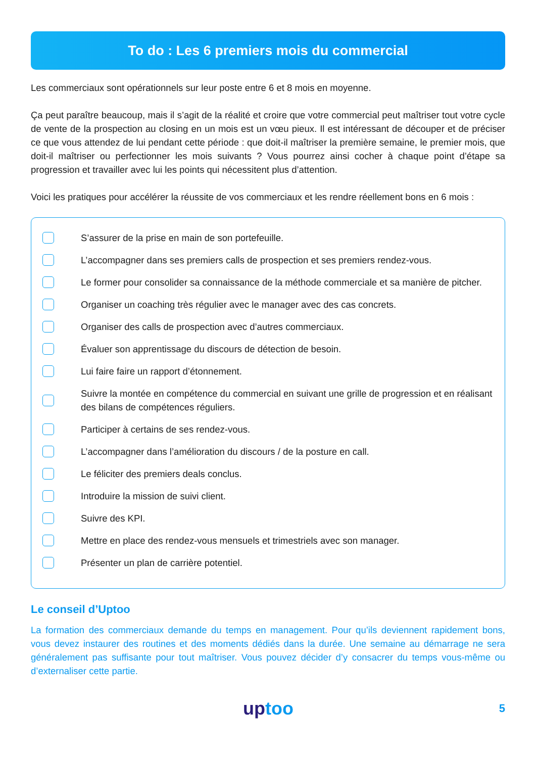To do : Les 6 premiers mois du commercial
Les commerciaux sont opérationnels sur leur poste entre 6 et 8 mois en moyenne.
Ça peut paraître beaucoup, mais il s’agit de la réalité et croire que votre commercial peut maîtriser tout votre cycle de vente de la prospection au closing en un mois est un vœu pieux. Il est intéressant de découper et de préciser ce que vous attendez de lui pendant cette période : que doit-il maîtriser la première semaine, le premier mois, que doit-il maîtriser ou perfectionner les mois suivants ? Vous pourrez ainsi cocher à chaque point d’étape sa progression et travailler avec lui les points qui nécessitent plus d’attention.
Voici les pratiques pour accélérer la réussite de vos commerciaux et les rendre réellement bons en 6 mois :
S’assurer de la prise en main de son portefeuille.
L’accompagner dans ses premiers calls de prospection et ses premiers rendez-vous.
Le former pour consolider sa connaissance de la méthode commerciale et sa manière de pitcher.
Organiser un coaching très régulier avec le manager avec des cas concrets.
Organiser des calls de prospection avec d’autres commerciaux.
Évaluer son apprentissage du discours de détection de besoin.
Lui faire faire un rapport d’étonnement.
Suivre la montée en compétence du commercial en suivant une grille de progression et en réalisant des bilans de compétences réguliers.
Participer à certains de ses rendez-vous.
L’accompagner dans l’amélioration du discours / de la posture en call.
Le féliciter des premiers deals conclus.
Introduire la mission de suivi client.
Suivre des KPI.
Mettre en place des rendez-vous mensuels et trimestriels avec son manager.
Présenter un plan de carrière potentiel.
Le conseil d’Uptoo
La formation des commerciaux demande du temps en management. Pour qu’ils deviennent rapidement bons, vous devez instaurer des routines et des moments dédiés dans la durée. Une semaine au démarrage ne sera généralement pas suffisante pour tout maîtriser. Vous pouvez décider d’y consacrer du temps vous-même ou d’externaliser cette partie.
uptoo
5